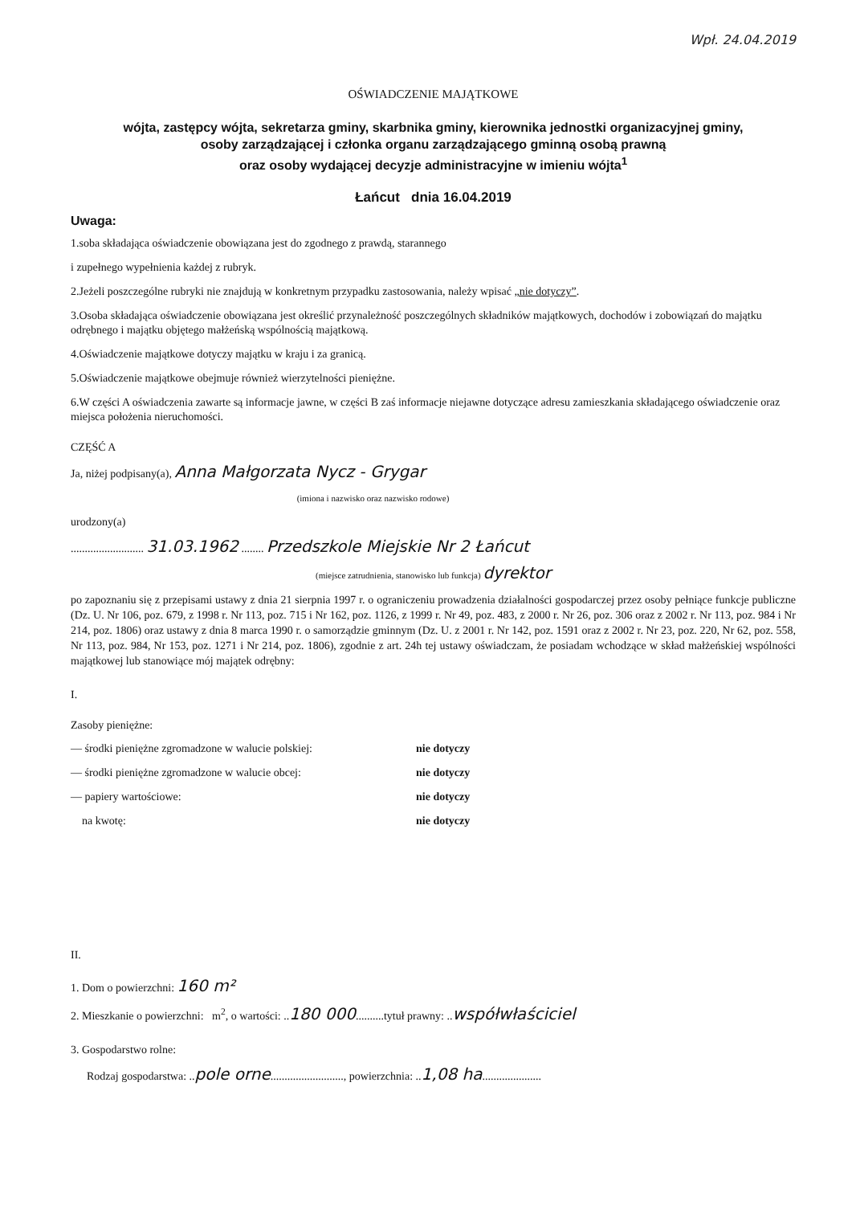Wpł. 24.04.2019
OŚWIADCZENIE MAJĄTKOWE
wójta, zastępcy wójta, sekretarza gminy, skarbnika gminy, kierownika jednostki organizacyjnej gminy,
osoby zarządzającej i członka organu zarządzającego gminną osobą prawną
oraz osoby wydającej decyzje administracyjne w imieniu wójta<sup>1</sup>
Łańcut dnia 16.04.2019
Uwaga:
1.soba składająca oświadczenie obowiązana jest do zgodnego z prawdą, starannego
i zupełnego wypełnienia każdej z rubryk.
2.Jeżeli poszczególne rubryki nie znajdują w konkretnym przypadku zastosowania, należy wpisać „nie dotyczy”.
3.Osoba składająca oświadczenie obowiązana jest określić przynależność poszczególnych składników majątkowych, dochodów i zobowiązań do majątku odrębnego i majątku objętego małżeńską wspólnością majątkową.
4.Oświadczenie majątkowe dotyczy majątku w kraju i za granicą.
5.Oświadczenie majątkowe obejmuje również wierzytelności pieniężne.
6.W części A oświadczenia zawarte są informacje jawne, w części B zaś informacje niejawne dotyczące adresu zamieszkania składającego oświadczenie oraz miejsca położenia nieruchomości.
CZĘŚĆ A
Ja, niżej podpisany(a), Anna Małgorzata Nycz - Grygar
(imiona i nazwisko oraz nazwisko rodowe)
urodzony(a)
.......................... 31.03.1962 ........ Przedszkole Miejskie Nr 2 Łańcut
(miejsce zatrudnienia, stanowisko lub funkcja) dyrektor
po zapoznaniu się z przepisami ustawy z dnia 21 sierpnia 1997 r. o ograniczeniu prowadzenia działalności gospodarczej przez osoby pełniące funkcje publiczne (Dz. U. Nr 106, poz. 679, z 1998 r. Nr 113, poz. 715 i Nr 162, poz. 1126, z 1999 r. Nr 49, poz. 483, z 2000 r. Nr 26, poz. 306 oraz z 2002 r. Nr 113, poz. 984 i Nr 214, poz. 1806) oraz ustawy z dnia 8 marca 1990 r. o samorządzie gminnym (Dz. U. z 2001 r. Nr 142, poz. 1591 oraz z 2002 r. Nr 23, poz. 220, Nr 62, poz. 558, Nr 113, poz. 984, Nr 153, poz. 1271 i Nr 214, poz. 1806), zgodnie z art. 24h tej ustawy oświadczam, że posiadam wchodzące w skład małżeńskiej wspólności majątkowej lub stanowiące mój majątek odrębny:
I.
Zasoby pieniężne:
— środki pieniężne zgromadzone w walucie polskiej: nie dotyczy
— środki pieniężne zgromadzone w walucie obcej: nie dotyczy
— papiery wartościowe: nie dotyczy
na kwotę: nie dotyczy
II.
1. Dom o powierzchni: 160 m²
2. Mieszkanie o powierzchni: m<sup>2</sup>, o wartości: ..180 000..........tytuł prawny: ..współwłaściciel
3. Gospodarstwo rolne:
Rodzaj gospodarstwa: ..pole orne.........................., powierzchnia: ..1,08 ha.....................